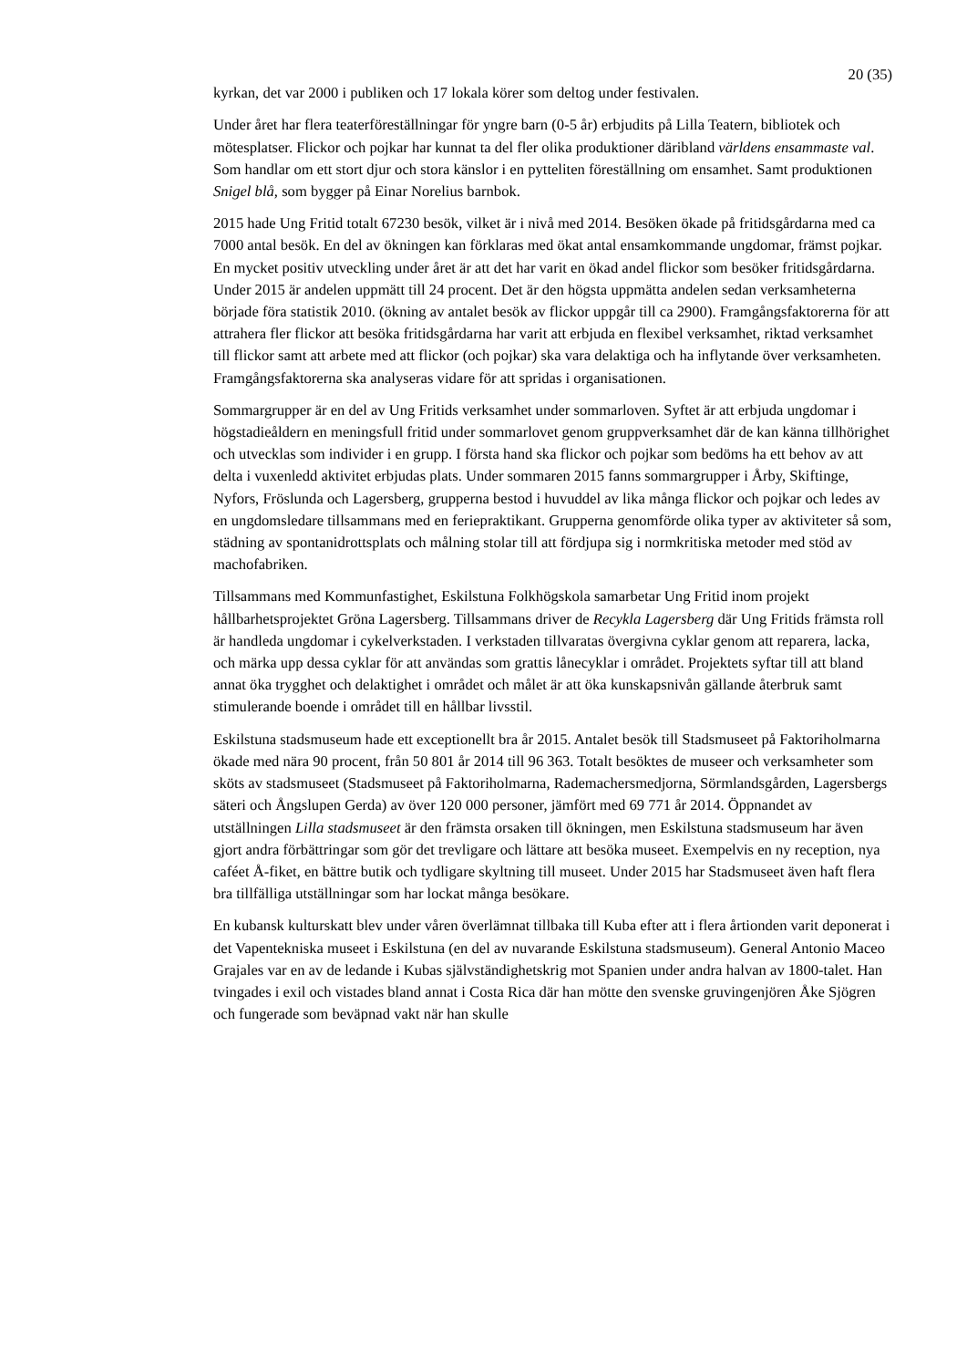20 (35)
kyrkan, det var 2000 i publiken och 17 lokala körer som deltog under festivalen.
Under året har flera teaterföreställningar för yngre barn (0-5 år) erbjudits på Lilla Teatern, bibliotek och mötesplatser. Flickor och pojkar har kunnat ta del fler olika produktioner däribland världens ensammaste val. Som handlar om ett stort djur och stora känslor i en pytteliten föreställning om ensamhet. Samt produktionen Snigel blå, som bygger på Einar Norelius barnbok.
2015 hade Ung Fritid totalt 67230 besök, vilket är i nivå med 2014. Besöken ökade på fritidsgårdarna med ca 7000 antal besök. En del av ökningen kan förklaras med ökat antal ensamkommande ungdomar, främst pojkar. En mycket positiv utveckling under året är att det har varit en ökad andel flickor som besöker fritidsgårdarna. Under 2015 är andelen uppmätt till 24 procent. Det är den högsta uppmätta andelen sedan verksamheterna började föra statistik 2010. (ökning av antalet besök av flickor uppgår till ca 2900). Framgångsfaktorerna för att attrahera fler flickor att besöka fritidsgårdarna har varit att erbjuda en flexibel verksamhet, riktad verksamhet till flickor samt att arbete med att flickor (och pojkar) ska vara delaktiga och ha inflytande över verksamheten. Framgångsfaktorerna ska analyseras vidare för att spridas i organisationen.
Sommargrupper är en del av Ung Fritids verksamhet under sommarloven. Syftet är att erbjuda ungdomar i högstadieåldern en meningsfull fritid under sommarlovet genom gruppverksamhet där de kan känna tillhörighet och utvecklas som individer i en grupp. I första hand ska flickor och pojkar som bedöms ha ett behov av att delta i vuxenledd aktivitet erbjudas plats. Under sommaren 2015 fanns sommargrupper i Årby, Skiftinge, Nyfors, Fröslunda och Lagersberg, grupperna bestod i huvuddel av lika många flickor och pojkar och ledes av en ungdomsledare tillsammans med en feriepraktikant. Grupperna genomförde olika typer av aktiviteter så som, städning av spontanidrottsplats och målning stolar till att fördjupa sig i normkritiska metoder med stöd av machofabriken.
Tillsammans med Kommunfastighet, Eskilstuna Folkhögskola samarbetar Ung Fritid inom projekt hållbarhetsprojektet Gröna Lagersberg. Tillsammans driver de Recykla Lagersberg där Ung Fritids främsta roll är handleda ungdomar i cykelverkstaden. I verkstaden tillvaratas övergivna cyklar genom att reparera, lacka, och märka upp dessa cyklar för att användas som grattis lånecyklar i området. Projektets syftar till att bland annat öka trygghet och delaktighet i området och målet är att öka kunskapsnivån gällande återbruk samt stimulerande boende i området till en hållbar livsstil.
Eskilstuna stadsmuseum hade ett exceptionellt bra år 2015. Antalet besök till Stadsmuseet på Faktoriholmarna ökade med nära 90 procent, från 50 801 år 2014 till 96 363. Totalt besöktes de museer och verksamheter som sköts av stadsmuseet (Stadsmuseet på Faktoriholmarna, Rademachersmedjorna, Sörmlandsgården, Lagersbergs säteri och Ångslupen Gerda) av över 120 000 personer, jämfört med 69 771 år 2014. Öppnandet av utställningen Lilla stadsmuseet är den främsta orsaken till ökningen, men Eskilstuna stadsmuseum har även gjort andra förbättringar som gör det trevligare och lättare att besöka museet. Exempelvis en ny reception, nya caféet Å-fiket, en bättre butik och tydligare skyltning till museet. Under 2015 har Stadsmuseet även haft flera bra tillfälliga utställningar som har lockat många besökare.
En kubansk kulturskatt blev under våren överlämnat tillbaka till Kuba efter att i flera årtionden varit deponerat i det Vapentekniska museet i Eskilstuna (en del av nuvarande Eskilstuna stadsmuseum). General Antonio Maceo Grajales var en av de ledande i Kubas självständighetskrig mot Spanien under andra halvan av 1800-talet. Han tvingades i exil och vistades bland annat i Costa Rica där han mötte den svenske gruvingenjören Åke Sjögren och fungerade som beväpnad vakt när han skulle